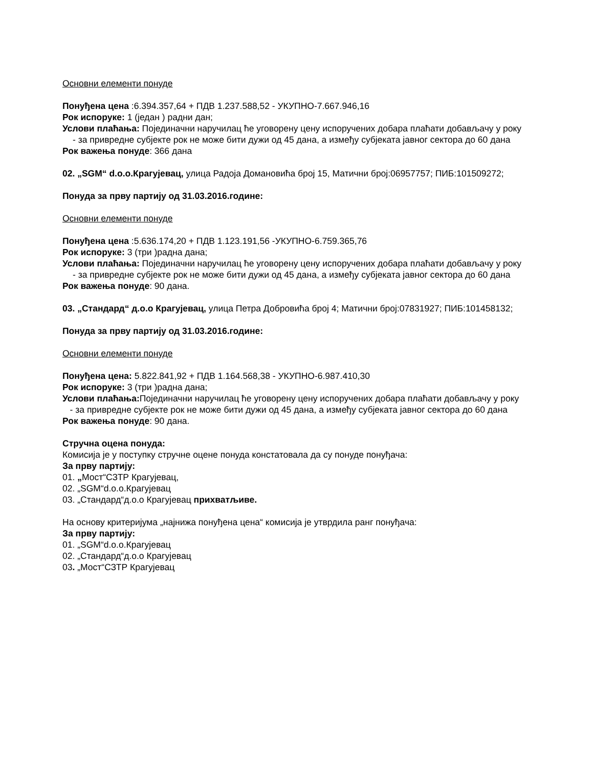Основни елементи понуде
Понуђена цена :6.394.357,64 + ПДВ 1.237.588,52 - УКУПНО-7.667.946,16
Рок испоруке: 1 (један ) радни дан;
Услови плаћања: Појединачни наручилац ће уговорену цену испоручених добара плаћати добављачу у року
- за привредне субјекте рок не може бити дужи од 45 дана, а између субјеката јавног сектора до 60 дана
Рок важења понуде: 366 дана
02. „SGM“ d.o.o.Крагујевац, улица Радоја Домановића број 15, Матични број:06957757; ПИБ:101509272;
Понуда за прву партију од 31.03.2016.године:
Основни елементи понуде
Понуђена цена :5.636.174,20 + ПДВ 1.123.191,56 -УКУПНО-6.759.365,76
Рок испоруке: 3 (три )радна дана;
Услови плаћања: Појединачни наручилац ће уговорену цену испоручених добара плаћати добављачу у року
- за привредне субјекте рок не може бити дужи од 45 дана, а између субјеката јавног сектора до 60 дана
Рок важења понуде: 90 дана.
03. „Стандард“ д.о.о Крагујевац, улица Петра Добровића број 4; Матични број:07831927; ПИБ:101458132;
Понуда за прву партију од 31.03.2016.године:
Основни елементи понуде
Понуђена цена: 5.822.841,92 + ПДВ 1.164.568,38 - УКУПНО-6.987.410,30
Рок испоруке: 3 (три )радна дана;
Услови плаћања: Појединачни наручилац ће уговорену цену испоручених добара плаћати добављачу у року
- за привредне субјекте рок не може бити дужи од 45 дана, а између субјеката јавног сектора до 60 дана
Рок важења понуде: 90 дана.
Стручна оцена понуда:
Комисија је у поступку стручне оцене понуда констатовала да су понуде понуђача:
За прву партију:
01. „Мост“СЗТР Крагујевац,
02. „SGM“d.o.o.Крагујевац
03. „Стандард“д.о.о Крагујевац прихватљиве.
На основу критеријума „најнижа понуђена цена“ комисија је утврдила ранг понуђача:
За прву партију:
01. „SGM“d.o.o.Крагујевац
02. „Стандард“д.о.о Крагујевац
03. „Мост“СЗТР Крагујевац